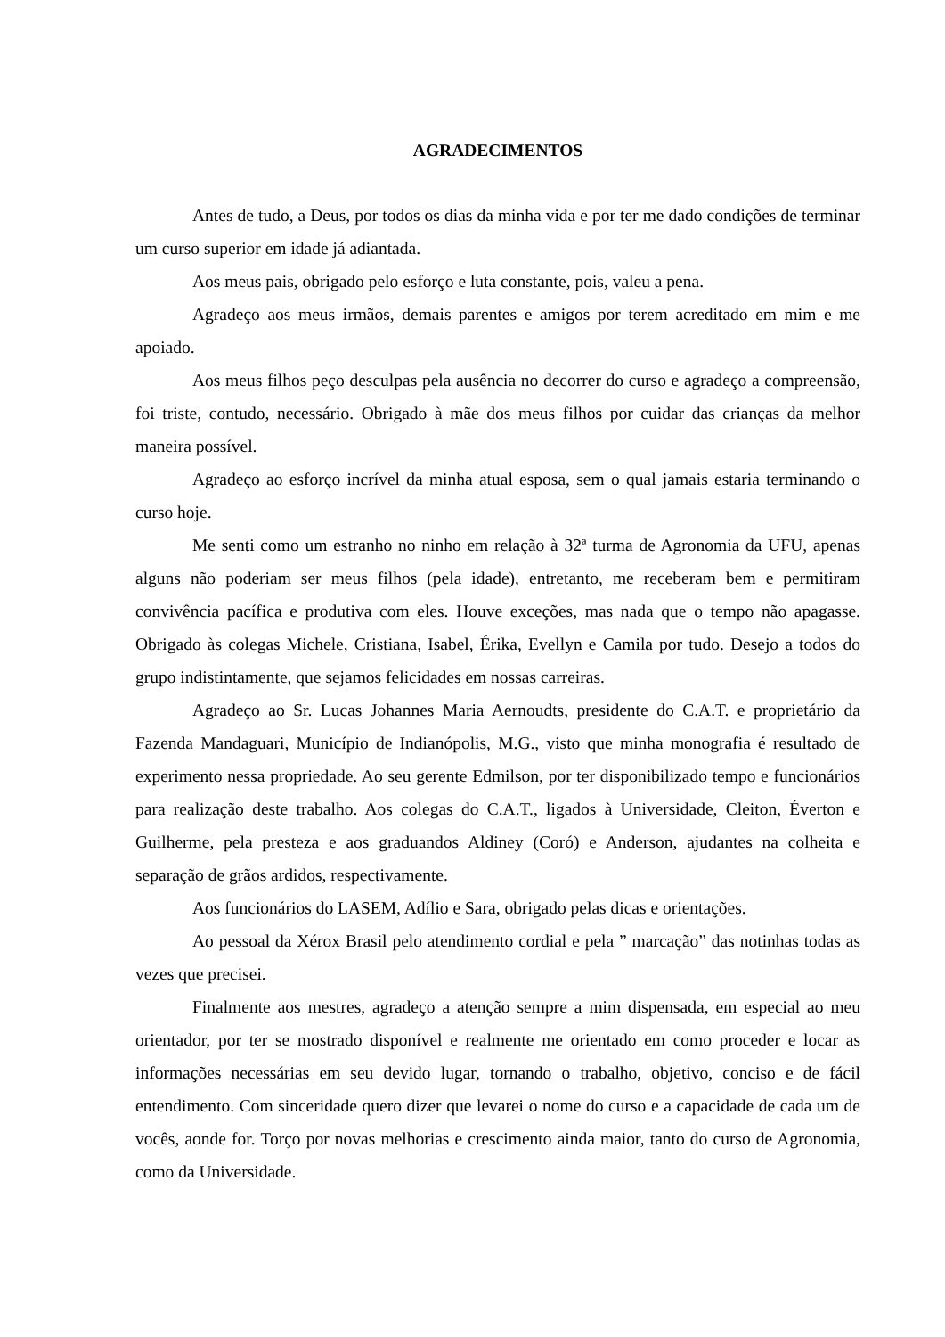AGRADECIMENTOS
Antes de tudo, a Deus, por todos os dias da minha vida e por ter me dado condições de terminar um curso superior em idade já adiantada.
Aos meus pais, obrigado pelo esforço e luta constante, pois, valeu a pena.
Agradeço aos meus irmãos, demais parentes e amigos por terem acreditado em mim e me apoiado.
Aos meus filhos peço desculpas pela ausência no decorrer do curso e agradeço a compreensão, foi triste, contudo, necessário. Obrigado à mãe dos meus filhos por cuidar das crianças da melhor maneira possível.
Agradeço ao esforço incrível da minha atual esposa, sem o qual jamais estaria terminando o curso hoje.
Me senti como um estranho no ninho em relação à 32ª turma de Agronomia da UFU, apenas alguns não poderiam ser meus filhos (pela idade), entretanto, me receberam bem e permitiram convivência pacífica e produtiva com eles. Houve exceções, mas nada que o tempo não apagasse. Obrigado às colegas Michele, Cristiana, Isabel, Érika, Evellyn e Camila por tudo. Desejo a todos do grupo indistintamente, que sejamos felicidades em nossas carreiras.
Agradeço ao Sr. Lucas Johannes Maria Aernoudts, presidente do C.A.T. e proprietário da Fazenda Mandaguari, Município de Indianópolis, M.G., visto que minha monografia é resultado de experimento nessa propriedade. Ao seu gerente Edmilson, por ter disponibilizado tempo e funcionários para realização deste trabalho. Aos colegas do C.A.T., ligados à Universidade, Cleiton, Éverton e Guilherme, pela presteza e aos graduandos Aldiney (Coró) e Anderson, ajudantes na colheita e separação de grãos ardidos, respectivamente.
Aos funcionários do LASEM, Adílio e Sara, obrigado pelas dicas e orientações.
Ao pessoal da Xérox Brasil pelo atendimento cordial e pela ” marcação” das notinhas todas as vezes que precisei.
Finalmente aos mestres, agradeço a atenção sempre a mim dispensada, em especial ao meu orientador, por ter se mostrado disponível e realmente me orientado em como proceder e locar as informações necessárias em seu devido lugar, tornando o trabalho, objetivo, conciso e de fácil entendimento. Com sinceridade quero dizer que levarei o nome do curso e a capacidade de cada um de vocês, aonde for. Torço por novas melhorias e crescimento ainda maior, tanto do curso de Agronomia, como da Universidade.